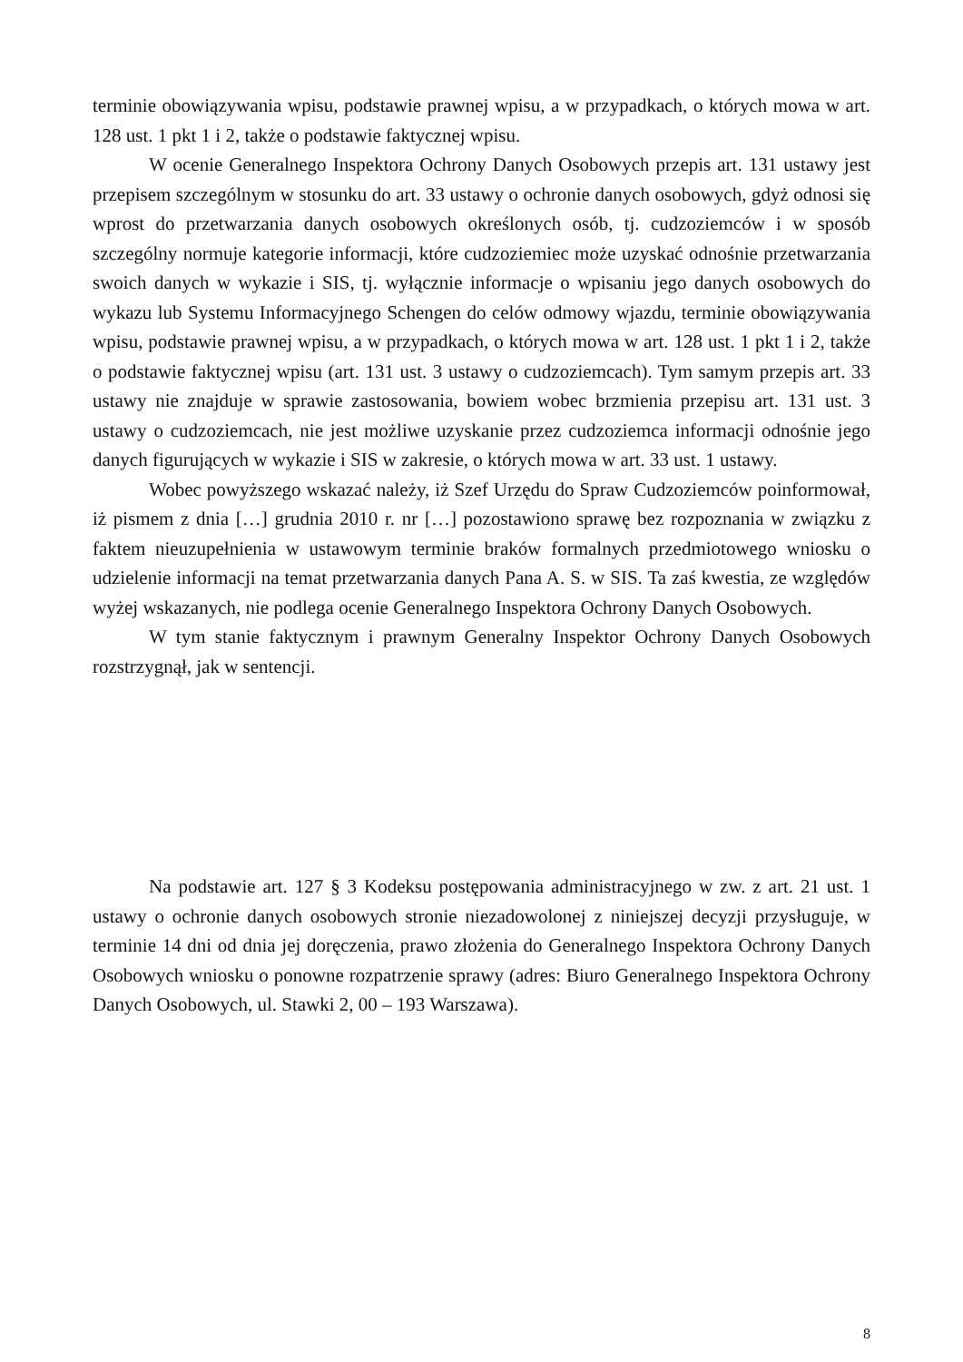terminie obowiązywania wpisu, podstawie prawnej wpisu, a w przypadkach, o których mowa w art. 128 ust. 1 pkt 1 i 2, także o podstawie faktycznej wpisu.
W ocenie Generalnego Inspektora Ochrony Danych Osobowych przepis art. 131 ustawy jest przepisem szczególnym w stosunku do art. 33 ustawy o ochronie danych osobowych, gdyż odnosi się wprost do przetwarzania danych osobowych określonych osób, tj. cudzoziemców i w sposób szczególny normuje kategorie informacji, które cudzoziemiec może uzyskać odnośnie przetwarzania swoich danych w wykazie i SIS, tj. wyłącznie informacje o wpisaniu jego danych osobowych do wykazu lub Systemu Informacyjnego Schengen do celów odmowy wjazdu, terminie obowiązywania wpisu, podstawie prawnej wpisu, a w przypadkach, o których mowa w art. 128 ust. 1 pkt 1 i 2, także o podstawie faktycznej wpisu (art. 131 ust. 3 ustawy o cudzoziemcach). Tym samym przepis art. 33 ustawy nie znajduje w sprawie zastosowania, bowiem wobec brzmienia przepisu art. 131 ust. 3 ustawy o cudzoziemcach, nie jest możliwe uzyskanie przez cudzoziemca informacji odnośnie jego danych figurujących w wykazie i SIS w zakresie, o których mowa w art. 33 ust. 1 ustawy.
Wobec powyższego wskazać należy, iż Szef Urzędu do Spraw Cudzoziemców poinformował, iż pismem z dnia […] grudnia 2010 r. nr […] pozostawiono sprawę bez rozpoznania w związku z faktem nieuzupełnienia w ustawowym terminie braków formalnych przedmiotowego wniosku o udzielenie informacji na temat przetwarzania danych Pana A. S. w SIS. Ta zaś kwestia, ze względów wyżej wskazanych, nie podlega ocenie Generalnego Inspektora Ochrony Danych Osobowych.
W tym stanie faktycznym i prawnym Generalny Inspektor Ochrony Danych Osobowych rozstrzygnął, jak w sentencji.
Na podstawie art. 127 § 3 Kodeksu postępowania administracyjnego w zw. z art. 21 ust. 1 ustawy o ochronie danych osobowych stronie niezadowolonej z niniejszej decyzji przysługuje, w terminie 14 dni od dnia jej doręczenia, prawo złożenia do Generalnego Inspektora Ochrony Danych Osobowych wniosku o ponowne rozpatrzenie sprawy (adres: Biuro Generalnego Inspektora Ochrony Danych Osobowych, ul. Stawki 2, 00 – 193 Warszawa).
8